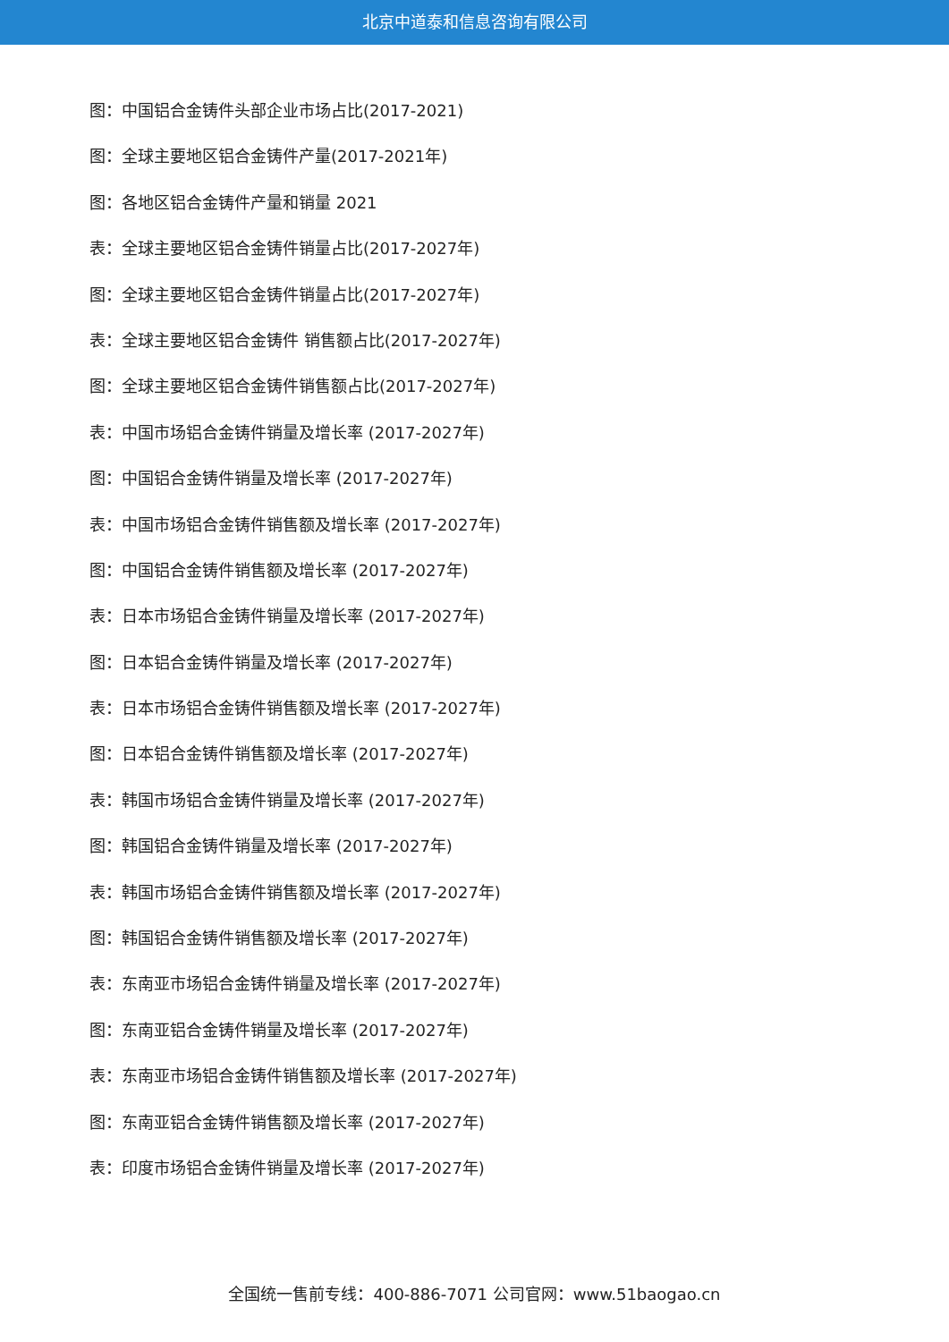北京中道泰和信息咨询有限公司
图：中国铝合金铸件头部企业市场占比(2017-2021)
图：全球主要地区铝合金铸件产量(2017-2021年)
图：各地区铝合金铸件产量和销量 2021
表：全球主要地区铝合金铸件销量占比(2017-2027年)
图：全球主要地区铝合金铸件销量占比(2017-2027年)
表：全球主要地区铝合金铸件 销售额占比(2017-2027年)
图：全球主要地区铝合金铸件销售额占比(2017-2027年)
表：中国市场铝合金铸件销量及增长率 (2017-2027年)
图：中国铝合金铸件销量及增长率 (2017-2027年)
表：中国市场铝合金铸件销售额及增长率 (2017-2027年)
图：中国铝合金铸件销售额及增长率 (2017-2027年)
表：日本市场铝合金铸件销量及增长率 (2017-2027年)
图：日本铝合金铸件销量及增长率 (2017-2027年)
表：日本市场铝合金铸件销售额及增长率 (2017-2027年)
图：日本铝合金铸件销售额及增长率 (2017-2027年)
表：韩国市场铝合金铸件销量及增长率 (2017-2027年)
图：韩国铝合金铸件销量及增长率 (2017-2027年)
表：韩国市场铝合金铸件销售额及增长率 (2017-2027年)
图：韩国铝合金铸件销售额及增长率 (2017-2027年)
表：东南亚市场铝合金铸件销量及增长率 (2017-2027年)
图：东南亚铝合金铸件销量及增长率 (2017-2027年)
表：东南亚市场铝合金铸件销售额及增长率 (2017-2027年)
图：东南亚铝合金铸件销售额及增长率 (2017-2027年)
表：印度市场铝合金铸件销量及增长率 (2017-2027年)
全国统一售前专线：400-886-7071 公司官网：www.51baogao.cn